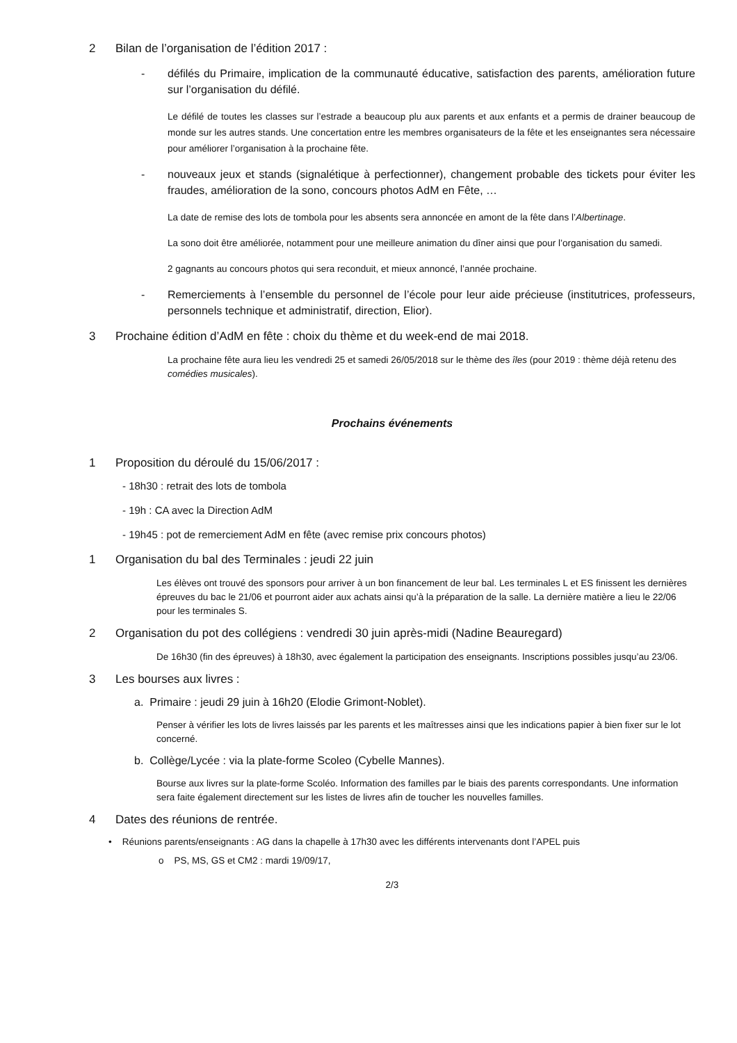2 Bilan de l’organisation de l’édition 2017 :
- défilés du Primaire, implication de la communauté éducative, satisfaction des parents, amélioration future sur l’organisation du défilé.
Le défilé de toutes les classes sur l’estrade a beaucoup plu aux parents et aux enfants et a permis de drainer beaucoup de monde sur les autres stands. Une concertation entre les membres organisateurs de la fête et les enseignantes sera nécessaire pour améliorer l’organisation à la prochaine fête.
- nouveaux jeux et stands (signalétique à perfectionner), changement probable des tickets pour éviter les fraudes, amélioration de la sono, concours photos AdM en Fête, …
La date de remise des lots de tombola pour les absents sera annoncée en amont de la fête dans l’Albertinage.
La sono doit être améliorée, notamment pour une meilleure animation du dîner ainsi que pour l’organisation du samedi.
2 gagnants au concours photos qui sera reconduit, et mieux annoncé, l’année prochaine.
- Remerciements à l’ensemble du personnel de l’école pour leur aide précieuse (institutrices, professeurs, personnels technique et administratif, direction, Elior).
3 Prochaine édition d’AdM en fête : choix du thème et du week-end de mai 2018.
La prochaine fête aura lieu les vendredi 25 et samedi 26/05/2018 sur le thème des îles (pour 2019 : thème déjà retenu des comédies musicales).
Prochains événements
1 Proposition du déroulé du 15/06/2017 :
- 18h30 : retrait des lots de tombola
- 19h : CA avec la Direction AdM
- 19h45 : pot de remerciement AdM en fête (avec remise prix concours photos)
1 Organisation du bal des Terminales : jeudi 22 juin
Les élèves ont trouvé des sponsors pour arriver à un bon financement de leur bal. Les terminales L et ES finissent les dernières épreuves du bac le 21/06 et pourront aider aux achats ainsi qu’à la préparation de la salle. La dernière matière a lieu le 22/06 pour les terminales S.
2 Organisation du pot des collégiens : vendredi 30 juin après-midi (Nadine Beauregard)
De 16h30 (fin des épreuves) à 18h30, avec également la participation des enseignants. Inscriptions possibles jusqu’au 23/06.
3 Les bourses aux livres :
a. Primaire : jeudi 29 juin à 16h20 (Elodie Grimont-Noblet).
Penser à vérifier les lots de livres laissés par les parents et les maîtresses ainsi que les indications papier à bien fixer sur le lot concerné.
b. Collège/Lycée : via la plate-forme Scoleo (Cybelle Mannes).
Bourse aux livres sur la plate-forme Scoléo. Information des familles par le biais des parents correspondants. Une information sera faite également directement sur les listes de livres afin de toucher les nouvelles familles.
4 Dates des réunions de rentrée.
• Réunions parents/enseignants : AG dans la chapelle à 17h30 avec les différents intervenants dont l’APEL puis
o PS, MS, GS et CM2 : mardi 19/09/17,
2/3